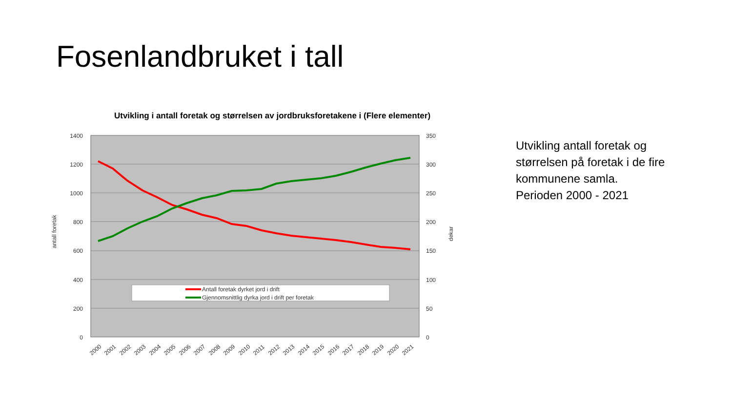Fosenlandbruket i tall
Utvikling i antall foretak og størrelsen av jordbruksforetakene i (Flere elementer)
1400
1200
1000
800
600
400
200
0
350
300
250
200
150
100
50
0
antall foretak
dekar
Antall foretak dyrket jord i drift
Gjennomsnittlig dyrka jord i drift per foretak
2000
2001
2002
2003
2004
2005
2006
2007
2008
2009
2010
2011
2012
2013
2014
2015
2016
2017
2018
2019
2020
2021
Utvikling antall foretak og størrelsen på foretak i de fire kommunene samla.
Perioden 2000 - 2021